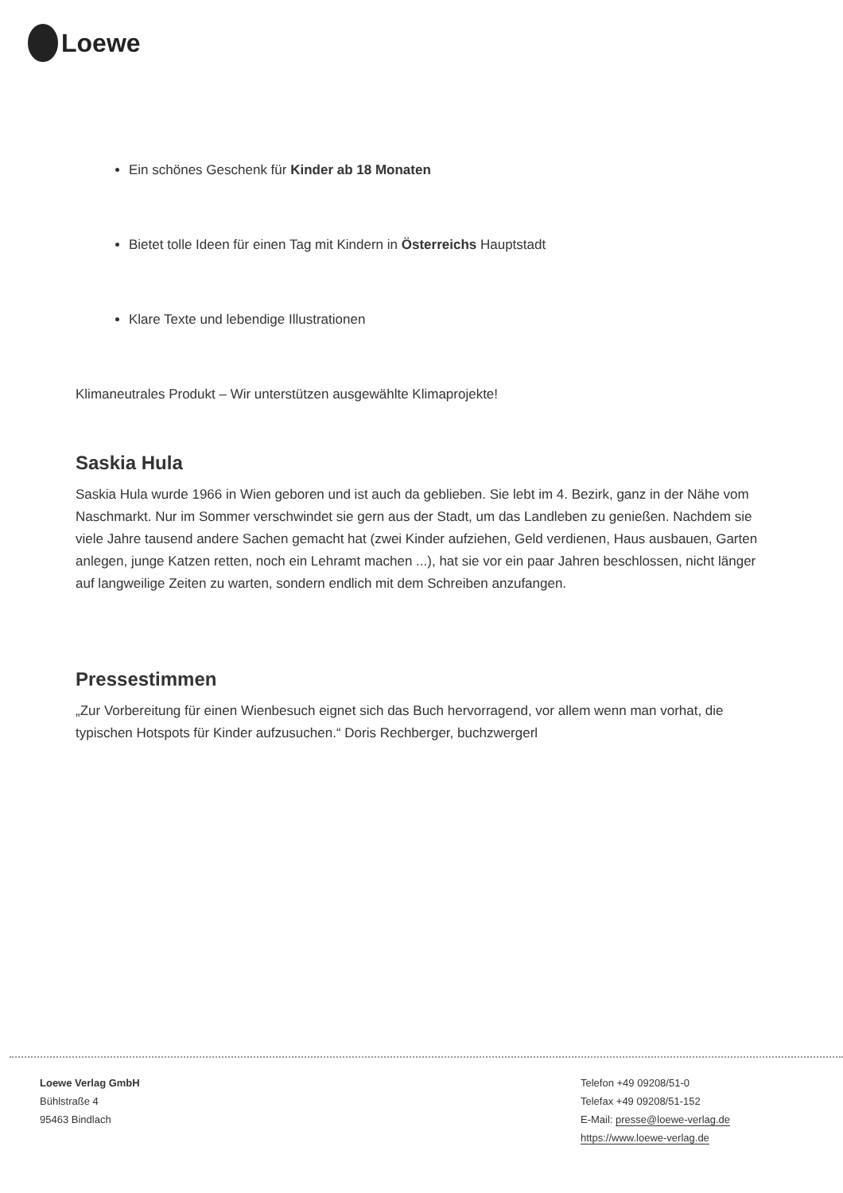Loewe
Ein schönes Geschenk für Kinder ab 18 Monaten
Bietet tolle Ideen für einen Tag mit Kindern in Österreichs Hauptstadt
Klare Texte und lebendige Illustrationen
Klimaneutrales Produkt – Wir unterstützen ausgewählte Klimaprojekte!
Saskia Hula
Saskia Hula wurde 1966 in Wien geboren und ist auch da geblieben. Sie lebt im 4. Bezirk, ganz in der Nähe vom Naschmarkt. Nur im Sommer verschwindet sie gern aus der Stadt, um das Landleben zu genießen. Nachdem sie viele Jahre tausend andere Sachen gemacht hat (zwei Kinder aufziehen, Geld verdienen, Haus ausbauen, Garten anlegen, junge Katzen retten, noch ein Lehramt machen ...), hat sie vor ein paar Jahren beschlossen, nicht länger auf langweilige Zeiten zu warten, sondern endlich mit dem Schreiben anzufangen.
Pressestimmen
„Zur Vorbereitung für einen Wienbesuch eignet sich das Buch hervorragend, vor allem wenn man vorhat, die typischen Hotspots für Kinder aufzusuchen.“ Doris Rechberger, buchzwergerl
Loewe Verlag GmbH
Bühlstraße 4
95463 Bindlach
Telefon +49 09208/51-0
Telefax +49 09208/51-152
E-Mail: presse@loewe-verlag.de
https://www.loewe-verlag.de